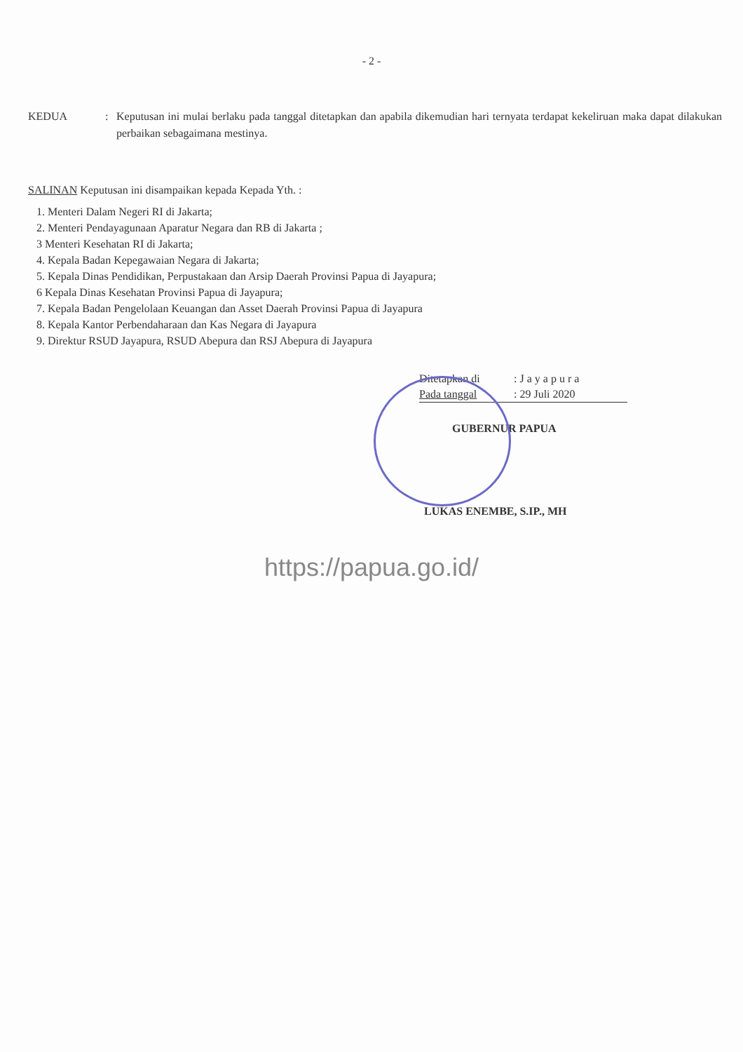- 2 -
KEDUA : Keputusan ini mulai berlaku pada tanggal ditetapkan dan apabila dikemudian hari ternyata terdapat kekeliruan maka dapat dilakukan perbaikan sebagaimana mestinya.
SALINAN Keputusan ini disampaikan kepada Kepada Yth. :
1. Menteri Dalam Negeri RI di Jakarta;
2. Menteri Pendayagunaan Aparatur Negara dan RB di Jakarta ;
3 Menteri Kesehatan RI di Jakarta;
4. Kepala Badan Kepegawaian Negara di Jakarta;
5. Kepala Dinas Pendidikan, Perpustakaan dan Arsip Daerah Provinsi Papua di Jayapura;
6 Kepala Dinas Kesehatan Provinsi Papua di Jayapura;
7. Kepala Badan Pengelolaan Keuangan dan Asset Daerah Provinsi Papua di Jayapura
8. Kepala Kantor Perbendaharaan dan Kas Negara di Jayapura
9. Direktur RSUD Jayapura, RSUD Abepura dan RSJ Abepura di Jayapura
Ditetapkan di: J a y a p u r a
Pada tanggal: 29 Juli 2020
GUBERNUR PAPUA
LUKAS ENEMBE, S.IP., MH
https://papua.go.id/